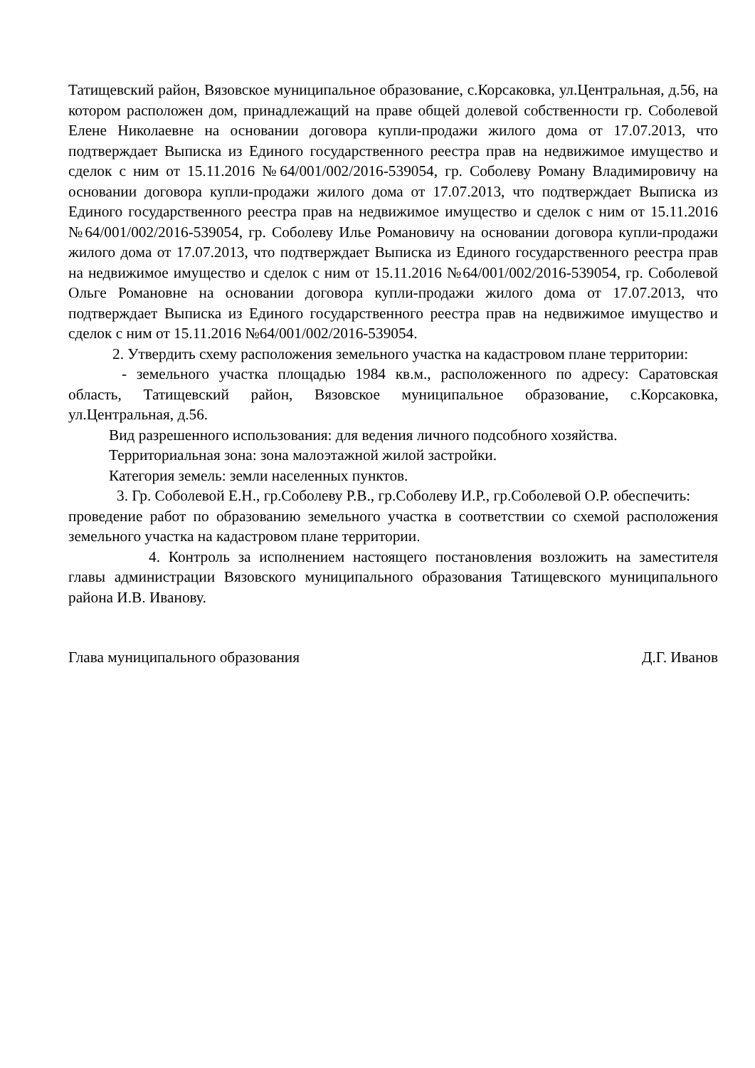Татищевский район, Вязовское муниципальное образование, с.Корсаковка, ул.Центральная, д.56, на котором расположен дом, принадлежащий на праве общей долевой собственности гр. Соболевой Елене Николаевне на основании договора купли-продажи жилого дома от 17.07.2013, что подтверждает Выписка из Единого государственного реестра прав на недвижимое имущество и сделок с ним от 15.11.2016 №64/001/002/2016-539054, гр. Соболеву Роману Владимировичу на основании договора купли-продажи жилого дома от 17.07.2013, что подтверждает Выписка из Единого государственного реестра прав на недвижимое имущество и сделок с ним от 15.11.2016 №64/001/002/2016-539054, гр. Соболеву Илье Романовичу на основании договора купли-продажи жилого дома от 17.07.2013, что подтверждает Выписка из Единого государственного реестра прав на недвижимое имущество и сделок с ним от 15.11.2016 №64/001/002/2016-539054, гр. Соболевой Ольге Романовне на основании договора купли-продажи жилого дома от 17.07.2013, что подтверждает Выписка из Единого государственного реестра прав на недвижимое имущество и сделок с ним от 15.11.2016 №64/001/002/2016-539054.
2. Утвердить схему расположения земельного участка на кадастровом плане территории:
- земельного участка площадью 1984 кв.м., расположенного по адресу: Саратовская область, Татищевский район, Вязовское муниципальное образование, с.Корсаковка, ул.Центральная, д.56.
Вид разрешенного использования: для ведения личного подсобного хозяйства.
Территориальная зона: зона малоэтажной жилой застройки.
Категория земель: земли населенных пунктов.
3. Гр. Соболевой Е.Н., гр.Соболеву Р.В., гр.Соболеву И.Р., гр.Соболевой О.Р. обеспечить:
проведение работ по образованию земельного участка в соответствии со схемой расположения земельного участка на кадастровом плане территории.
4. Контроль за исполнением настоящего постановления возложить на заместителя главы администрации Вязовского муниципального образования Татищевского муниципального района И.В. Иванову.
Глава муниципального образования Д.Г. Иванов